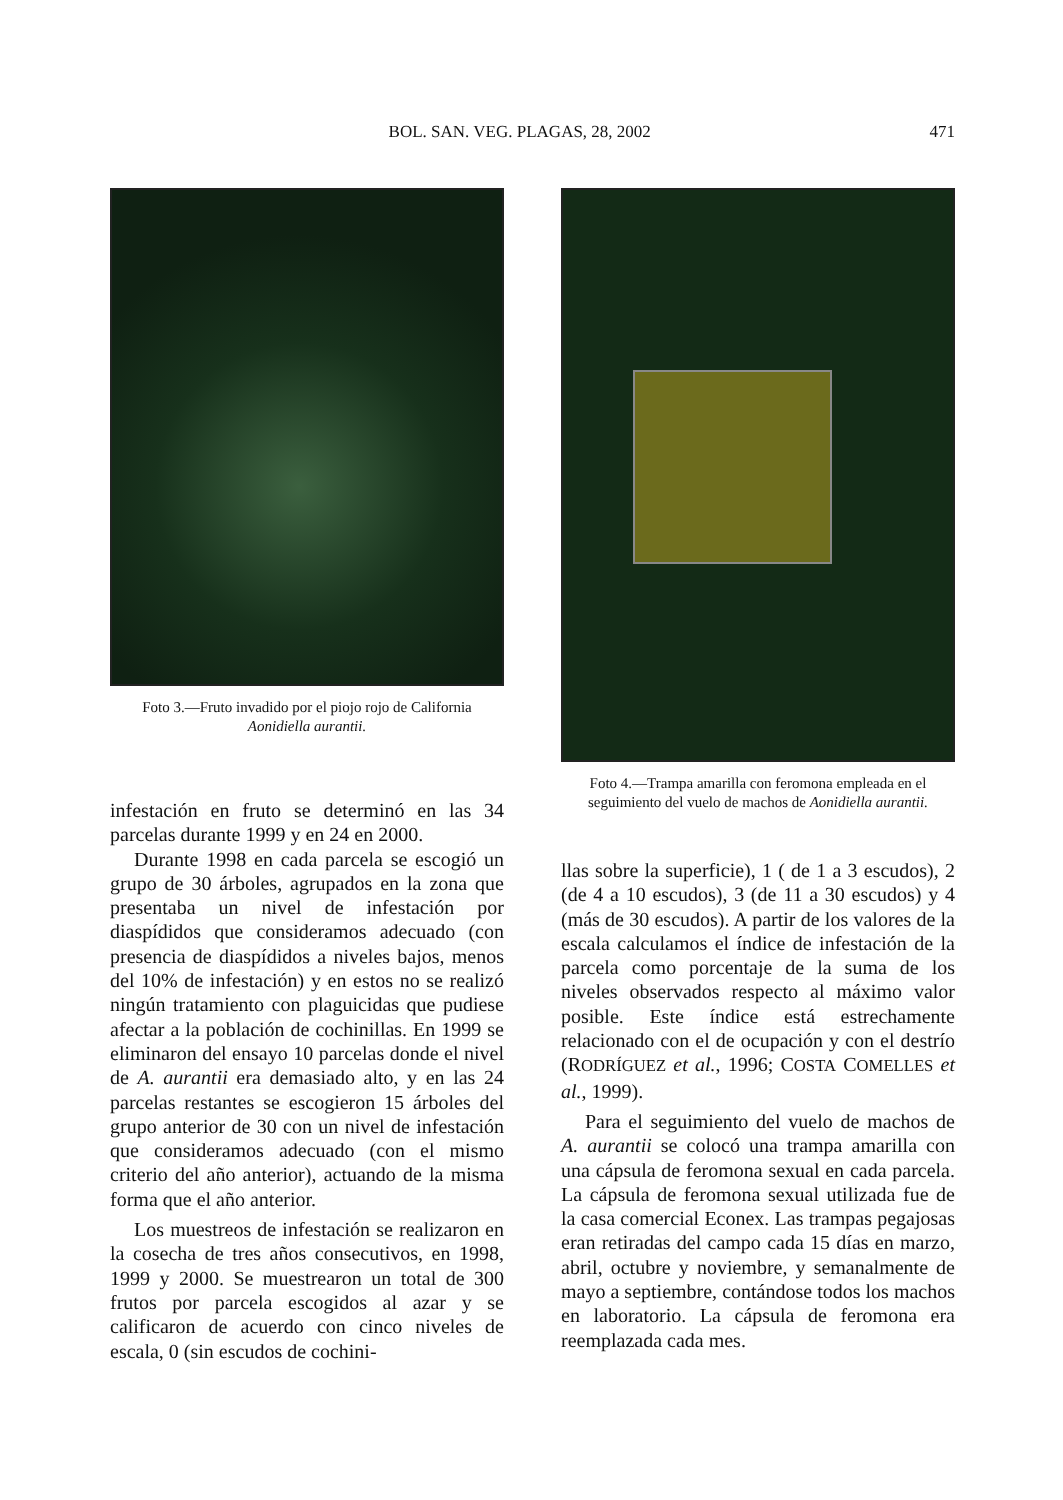BOL. SAN. VEG. PLAGAS, 28, 2002 471
Foto 3.—Fruto invadido por el piojo rojo de California Aonidiella aurantii.
infestación en fruto se determinó en las 34 parcelas durante 1999 y en 24 en 2000.
Durante 1998 en cada parcela se escogió un grupo de 30 árboles, agrupados en la zona que presentaba un nivel de infestación por diaspídidos que consideramos adecuado (con presencia de diaspídidos a niveles bajos, menos del 10% de infestación) y en estos no se realizó ningún tratamiento con plaguicidas que pudiese afectar a la población de cochinillas. En 1999 se eliminaron del ensayo 10 parcelas donde el nivel de A. aurantii era demasiado alto, y en las 24 parcelas restantes se escogieron 15 árboles del grupo anterior de 30 con un nivel de infestación que consideramos adecuado (con el mismo criterio del año anterior), actuando de la misma forma que el año anterior.
Los muestreos de infestación se realizaron en la cosecha de tres años consecutivos, en 1998, 1999 y 2000. Se muestrearon un total de 300 frutos por parcela escogidos al azar y se calificaron de acuerdo con cinco niveles de escala, 0 (sin escudos de cochini-
Foto 4.—Trampa amarilla con feromona empleada en el seguimiento del vuelo de machos de Aonidiella aurantii.
llas sobre la superficie), 1 ( de 1 a 3 escudos), 2 (de 4 a 10 escudos), 3 (de 11 a 30 escudos) y 4 (más de 30 escudos). A partir de los valores de la escala calculamos el índice de infestación de la parcela como porcentaje de la suma de los niveles observados respecto al máximo valor posible. Este índice está estrechamente relacionado con el de ocupación y con el destrío (RODRÍGUEZ et al., 1996; COSTA COMELLES et al., 1999).
Para el seguimiento del vuelo de machos de A. aurantii se colocó una trampa amarilla con una cápsula de feromona sexual en cada parcela. La cápsula de feromona sexual utilizada fue de la casa comercial Econex. Las trampas pegajosas eran retiradas del campo cada 15 días en marzo, abril, octubre y noviembre, y semanalmente de mayo a septiembre, contándose todos los machos en laboratorio. La cápsula de feromona era reemplazada cada mes.